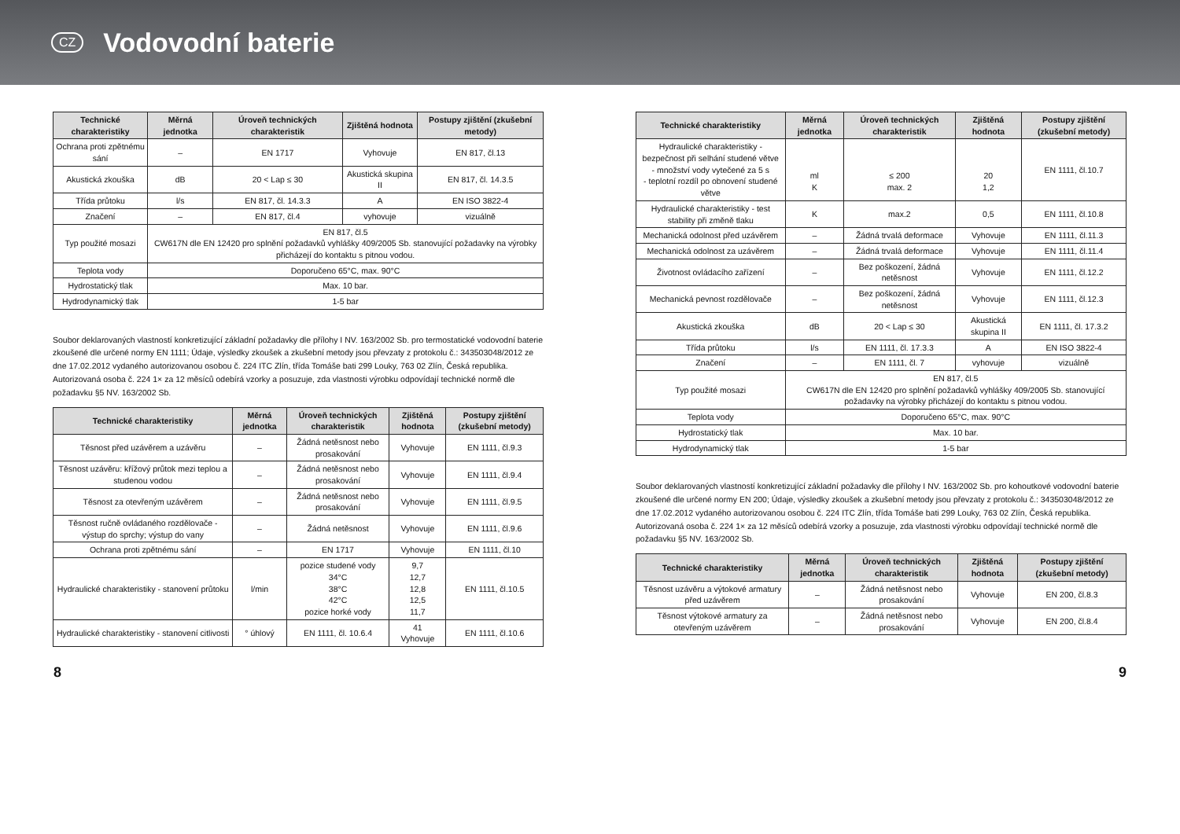CZ
Vodovodní baterie
| Technické charakteristiky | Měrná jednotka | Úroveň technických charakteristik | Zjištěná hodnota | Postupy zjištění (zkušební metody) |
| --- | --- | --- | --- | --- |
| Ochrana proti zpětnému sání | – | EN 1717 | Vyhovuje | EN 817, čl.13 |
| Akustická zkouška | dB | 20 < Lap ≤ 30 | Akustická skupina II | EN 817, čl. 14.3.5 |
| Třída průtoku | l/s | EN 817, čl. 14.3.3 | A | EN ISO 3822-4 |
| Značení | – | EN 817, čl.4 | vyhovuje | vizuálně |
| Typ použité mosazi | EN 817, čl.5 CW617N dle EN 12420 pro splnění požadavků vyhlášky 409/2005 Sb. stanovující požadavky na výrobky přicházejí do kontaktu s pitnou vodou. | | | |
| Teplota vody | Doporučeno 65°C, max. 90°C | | | |
| Hydrostatický tlak | Max. 10 bar. | | | |
| Hydrodynamický tlak | 1-5 bar | | | |
Soubor deklarovaných vlastností konkretizující základní požadavky dle přílohy I NV. 163/2002 Sb. pro termostatické vodovodní baterie zkoušené dle určené normy EN 1111; Údaje, výsledky zkoušek a zkušební metody jsou převzaty z protokolu č.: 343503048/2012 ze dne 17.02.2012 vydaného autorizovanou osobou č. 224 ITC Zlín, třída Tomáše bati 299 Louky, 763 02 Zlín, Česká republika. Autorizovaná osoba č. 224 1× za 12 měsíců odebírá vzorky a posuzuje, zda vlastnosti výrobku odpovídají technické normě dle požadavku §5 NV. 163/2002 Sb.
| Technické charakteristiky | Měrná jednotka | Úroveň technických charakteristik | Zjištěná hodnota | Postupy zjištění (zkušební metody) |
| --- | --- | --- | --- | --- |
| Těsnost před uzávěrem a uzávěru | – | Žádná netěsnost nebo prosakování | Vyhovuje | EN 1111, čl.9.3 |
| Těsnost uzávěru: křížový průtok mezi teplou a studenou vodou | – | Žádná netěsnost nebo prosakování | Vyhovuje | EN 1111, čl.9.4 |
| Těsnost za otevřeným uzávěrem | – | Žádná netěsnost nebo prosakování | Vyhovuje | EN 1111, čl.9.5 |
| Těsnost ručně ovládaného rozdělovače - výstup do sprchy; výstup do vany | – | Žádná netěsnost | Vyhovuje | EN 1111, čl.9.6 |
| Ochrana proti zpětnému sání | – | EN 1717 | Vyhovuje | EN 1111, čl.10 |
| Hydraulické charakteristiky - stanovení průtoku | l/min | pozice studené vody 34°C 38°C 42°C pozice horké vody | 9,7 12,7 12,8 12,5 11,7 | EN 1111, čl.10.5 |
| Hydraulické charakteristiky - stanovení citlivosti | ° úhlový | EN 1111, čl. 10.6.4 | 41 Vyhovuje | EN 1111, čl.10.6 |
| Technické charakteristiky | Měrná jednotka | Úroveň technických charakteristik | Zjištěná hodnota | Postupy zjištění (zkušební metody) |
| --- | --- | --- | --- | --- |
| Hydraulické charakteristiky - bezpečnost při selhání studené větve - množství vody vytečené za 5 s - teplotní rozdíl po obnovení studené větve | ml K | ≤ 200 max. 2 | 20 1,2 | EN 1111, čl.10.7 |
| Hydraulické charakteristiky - test stability při změně tlaku | K | max.2 | 0,5 | EN 1111, čl.10.8 |
| Mechanická odolnost před uzávěrem | – | Žádná trvalá deformace | Vyhovuje | EN 1111, čl.11.3 |
| Mechanická odolnost za uzávěrem | – | Žádná trvalá deformace | Vyhovuje | EN 1111, čl.11.4 |
| Životnost ovládacího zařízení | – | Bez poškození, žádná netěsnost | Vyhovuje | EN 1111, čl.12.2 |
| Mechanická pevnost rozdělovače | – | Bez poškození, žádná netěsnost | Vyhovuje | EN 1111, čl.12.3 |
| Akustická zkouška | dB | 20 < Lap ≤ 30 | Akustická skupina II | EN 1111, čl. 17.3.2 |
| Třída průtoku | l/s | EN 1111, čl. 17.3.3 | A | EN ISO 3822-4 |
| Značení | – | EN 1111, čl. 7 | vyhovuje | vizuálně |
| Typ použité mosazi | EN 817, čl.5 CW617N dle EN 12420 pro splnění požadavků vyhlášky 409/2005 Sb. stanovující požadavky na výrobky přicházejí do kontaktu s pitnou vodou. | | | |
| Teplota vody | Doporučeno 65°C, max. 90°C | | | |
| Hydrostatický tlak | Max. 10 bar. | | | |
| Hydrodynamický tlak | 1-5 bar | | | |
Soubor deklarovaných vlastností konkretizující základní požadavky dle přílohy I NV. 163/2002 Sb. pro kohoutkové vodovodní baterie zkoušené dle určené normy EN 200; Údaje, výsledky zkoušek a zkušební metody jsou převzaty z protokolu č.: 343503048/2012 ze dne 17.02.2012 vydaného autorizovanou osobou č. 224 ITC Zlín, třída Tomáše bati 299 Louky, 763 02 Zlín, Česká republika. Autorizovaná osoba č. 224 1× za 12 měsíců odebírá vzorky a posuzuje, zda vlastnosti výrobku odpovídají technické normě dle požadavku §5 NV. 163/2002 Sb.
| Technické charakteristiky | Měrná jednotka | Úroveň technických charakteristik | Zjištěná hodnota | Postupy zjištění (zkušební metody) |
| --- | --- | --- | --- | --- |
| Těsnost uzávěru a výtokové armatury před uzávěrem | – | Žádná netěsnost nebo prosakování | Vyhovuje | EN 200, čl.8.3 |
| Těsnost výtokové armatury za otevřeným uzávěrem | – | Žádná netěsnost nebo prosakování | Vyhovuje | EN 200, čl.8.4 |
8 9